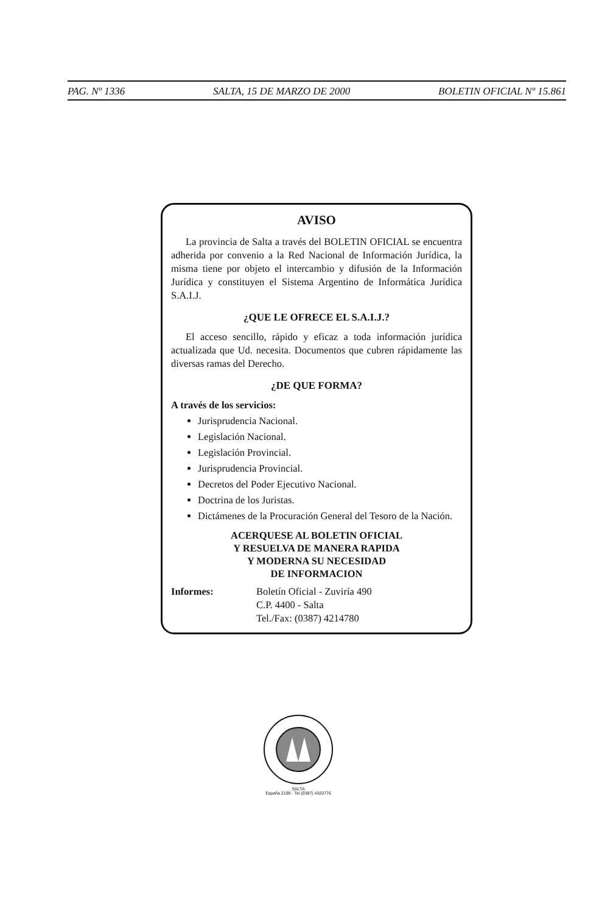PAG. Nº 1336 SALTA, 15 DE MARZO DE 2000 BOLETIN OFICIAL Nº 15.861
AVISO
La provincia de Salta a través del BOLETIN OFICIAL se encuentra adherida por convenio a la Red Nacional de Información Jurídica, la misma tiene por objeto el intercambio y difusión de la Información Jurídica y constituyen el Sistema Argentino de Informática Jurídica S.A.I.J.
¿QUE LE OFRECE EL S.A.I.J.?
El acceso sencillo, rápido y eficaz a toda información jurídica actualizada que Ud. necesita. Documentos que cubren rápidamente las diversas ramas del Derecho.
¿DE QUE FORMA?
A través de los servicios:
Jurisprudencia Nacional.
Legislación Nacional.
Legislación Provincial.
Jurisprudencia Provincial.
Decretos del Poder Ejecutivo Nacional.
Doctrina de los Juristas.
Dictámenes de la Procuración General del Tesoro de la Nación.
ACERQUESE AL BOLETIN OFICIAL
Y RESUELVA DE MANERA RAPIDA
Y MODERNA SU NECESIDAD
DE INFORMACION
Informes: Boletín Oficial - Zuviría 490
C.P. 4400 - Salta
Tel./Fax: (0387) 4214780
SALTA
España 2195 - Tel (0387) 4320776